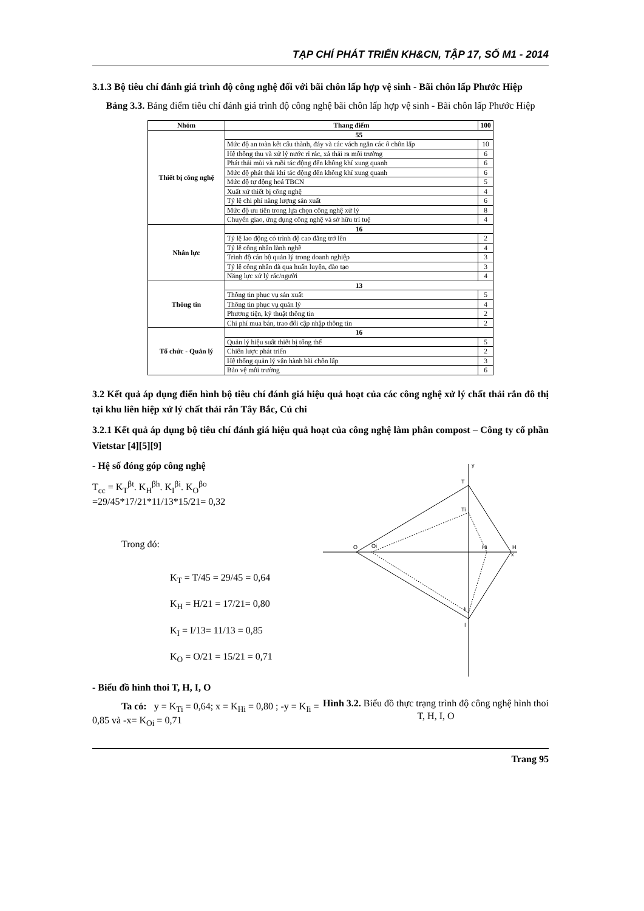TẠP CHÍ PHÁT TRIỂN KH&CN, TẬP 17, SỐ M1 - 2014
3.1.3 Bộ tiêu chí đánh giá trình độ công nghệ đối với bãi chôn lấp hợp vệ sinh - Bãi chôn lấp Phước Hiệp
Bảng 3.3. Bảng điểm tiêu chí đánh giá trình độ công nghệ bãi chôn lấp hợp vệ sinh - Bãi chôn lấp Phước Hiệp
| Nhóm | Thang điểm | 100 |
| --- | --- | --- |
| Thiết bị công nghệ | 55 | |
| | Mức độ an toàn kết cấu thành, đáy và các vách ngăn các ô chôn lấp | 10 |
| | Hệ thông thu và xử lý nước rỉ rác, xả thải ra môi trường | 6 |
| | Phát thải mùi và ruồi tác động đến không khí xung quanh | 6 |
| | Mức độ phát thải khí tác động đến không khí xung quanh | 6 |
| | Mức độ tự động hoá TBCN | 5 |
| | Xuất xứ thiết bị công nghệ | 4 |
| | Tỷ lệ chi phí năng lượng sản xuất | 6 |
| | Mức độ ưu tiên trong lựa chọn công nghệ xử lý | 8 |
| | Chuyển giao, ứng dụng công nghệ và sở hữu trí tuệ | 4 |
| Nhân lực | 16 | |
| | Tỷ lệ lao động có trình độ cao đẳng trở lên | 2 |
| | Tỷ lệ công nhân lành nghề | 4 |
| | Trình độ cán bộ quản lý trong doanh nghiệp | 3 |
| | Tỷ lệ công nhân đã qua huấn luyện, đào tạo | 3 |
| | Năng lực xử lý rác/người | 4 |
| Thông tin | 13 | |
| | Thông tin phục vụ sản xuất | 5 |
| | Thông tin phục vụ quản lý | 4 |
| | Phương tiện, kỹ thuật thông tin | 2 |
| | Chi phí mua bán, trao đổi cập nhập thông tin | 2 |
| Tổ chức - Quản lý | 16 | |
| | Quản lý hiệu suất thiết bị tổng thể | 5 |
| | Chiến lược phát triển | 2 |
| | Hệ thống quản lý vận hành bãi chôn lấp | 3 |
| | Bảo vệ môi trường | 6 |
3.2 Kết quả áp dụng điển hình bộ tiêu chí đánh giá hiệu quả hoạt của các công nghệ xử lý chất thải rắn đô thị tại khu liên hiệp xử lý chất thải rắn Tây Bắc, Củ chi
3.2.1 Kết quả áp dụng bộ tiêu chí đánh giá hiệu quả hoạt của công nghệ làm phân compost – Công ty cổ phần Vietstar [4][5][9]
- Hệ số đóng góp công nghệ
T<sub>cc</sub> = K<sub>T</sub><sup>βt</sup>. K<sub>H</sub><sup>βh</sup>. K<sub>I</sub><sup>βi</sup>. K<sub>O</sub><sup>βo</sup>
=29/45*17/21*11/13*15/21= 0,32
Trong đó:
K<sub>T</sub> = T/45 = 29/45 = 0,64
K<sub>H</sub> = H/21 = 17/21= 0,80
K<sub>I</sub> = I/13= 11/13 = 0,85
K<sub>O</sub> = O/21 = 15/21 = 0,71
- Biểu đồ hình thoi T, H, I, O
Ta có: y = K<sub>Ti</sub> = 0,64; x = K<sub>Hi</sub> = 0,80 ; -y = K<sub>Ii</sub> = 0,85 và -x= K<sub>Oi</sub> = 0,71
y
x
T
Ti
O
Oi
Hi
H
Ii
I
Hình 3.2. Biểu đồ thực trạng trình độ công nghệ hình thoi T, H, I, O
Trang 95